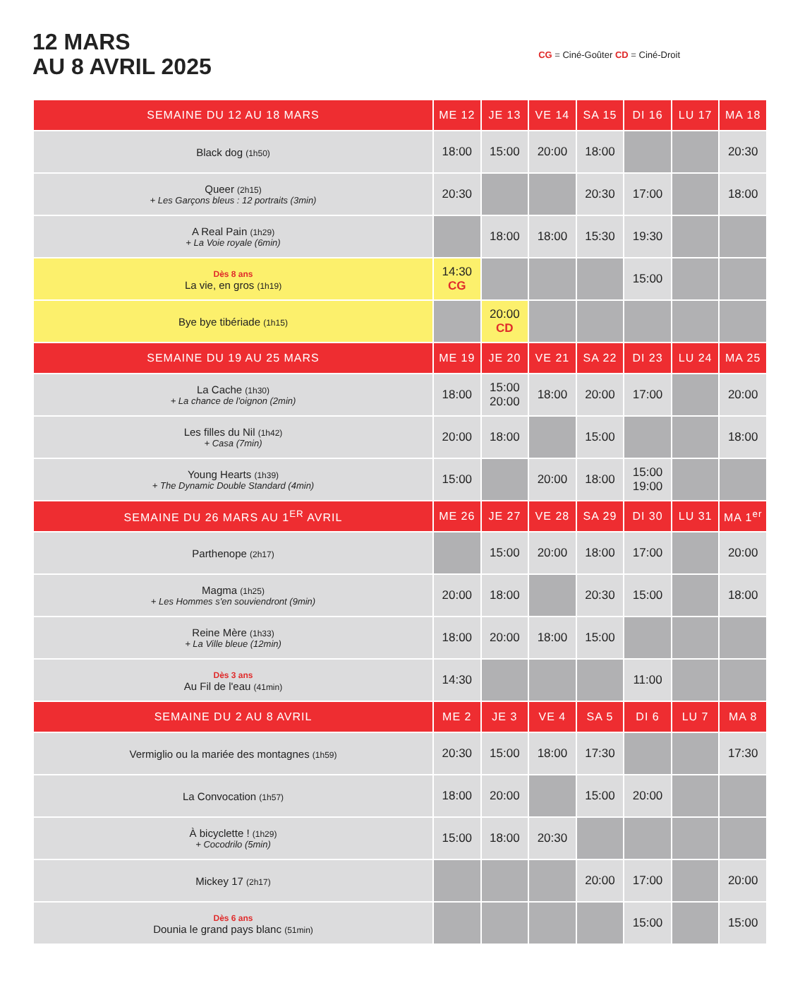12 MARS
AU 8 AVRIL 2025
CG = Ciné-Goûter CD = Ciné-Droit
| SEMAINE DU 12 AU 18 MARS | ME 12 | JE 13 | VE 14 | SA 15 | DI 16 | LU 17 | MA 18 |
| --- | --- | --- | --- | --- | --- | --- | --- |
| Black dog (1h50) | 18:00 | 15:00 | 20:00 | 18:00 | | | 20:30 |
| Queer (2h15) + Les Garçons bleus : 12 portraits (3min) | 20:30 | | | 20:30 | 17:00 | | 18:00 |
| A Real Pain (1h29) + La Voie royale (6min) | | 18:00 | 18:00 | 15:30 | 19:30 | | |
| Dès 8 ans La vie, en gros (1h19) | 14:30 CG | | | | 15:00 | | |
| Bye bye tibériade (1h15) | | 20:00 CD | | | | | |
| SEMAINE DU 19 AU 25 MARS | ME 19 | JE 20 | VE 21 | SA 22 | DI 23 | LU 24 | MA 25 |
| La Cache (1h30) + La chance de l'oignon (2min) | 18:00 | 15:00 20:00 | 18:00 | 20:00 | 17:00 | | 20:00 |
| Les filles du Nil (1h42) + Casa (7min) | 20:00 | 18:00 | | 15:00 | | | 18:00 |
| Young Hearts (1h39) + The Dynamic Double Standard (4min) | 15:00 | | 20:00 | 18:00 | 15:00 19:00 | | |
| SEMAINE DU 26 MARS AU 1<sup>ER</sup> AVRIL | ME 26 | JE 27 | VE 28 | SA 29 | DI 30 | LU 31 | MA 1<sup>er</sup> |
| Parthenope (2h17) | | 15:00 | 20:00 | 18:00 | 17:00 | | 20:00 |
| Magma (1h25) + Les Hommes s'en souviendront (9min) | 20:00 | 18:00 | | 20:30 | 15:00 | | 18:00 |
| Reine Mère (1h33) + La Ville bleue (12min) | 18:00 | 20:00 | 18:00 | 15:00 | | | |
| Dès 3 ans Au Fil de l'eau (41min) | 14:30 | | | | 11:00 | | |
| SEMAINE DU 2 AU 8 AVRIL | ME 2 | JE 3 | VE 4 | SA 5 | DI 6 | LU 7 | MA 8 |
| Vermiglio ou la mariée des montagnes (1h59) | 20:30 | 15:00 | 18:00 | 17:30 | | | 17:30 |
| La Convocation (1h57) | 18:00 | 20:00 | | 15:00 | 20:00 | | |
| À bicyclette ! (1h29) + Cocodrilo (5min) | 15:00 | 18:00 | 20:30 | | | | |
| Mickey 17 (2h17) | | | | 20:00 | 17:00 | | 20:00 |
| Dès 6 ans Dounia le grand pays blanc (51min) | | | | | 15:00 | | 15:00 |